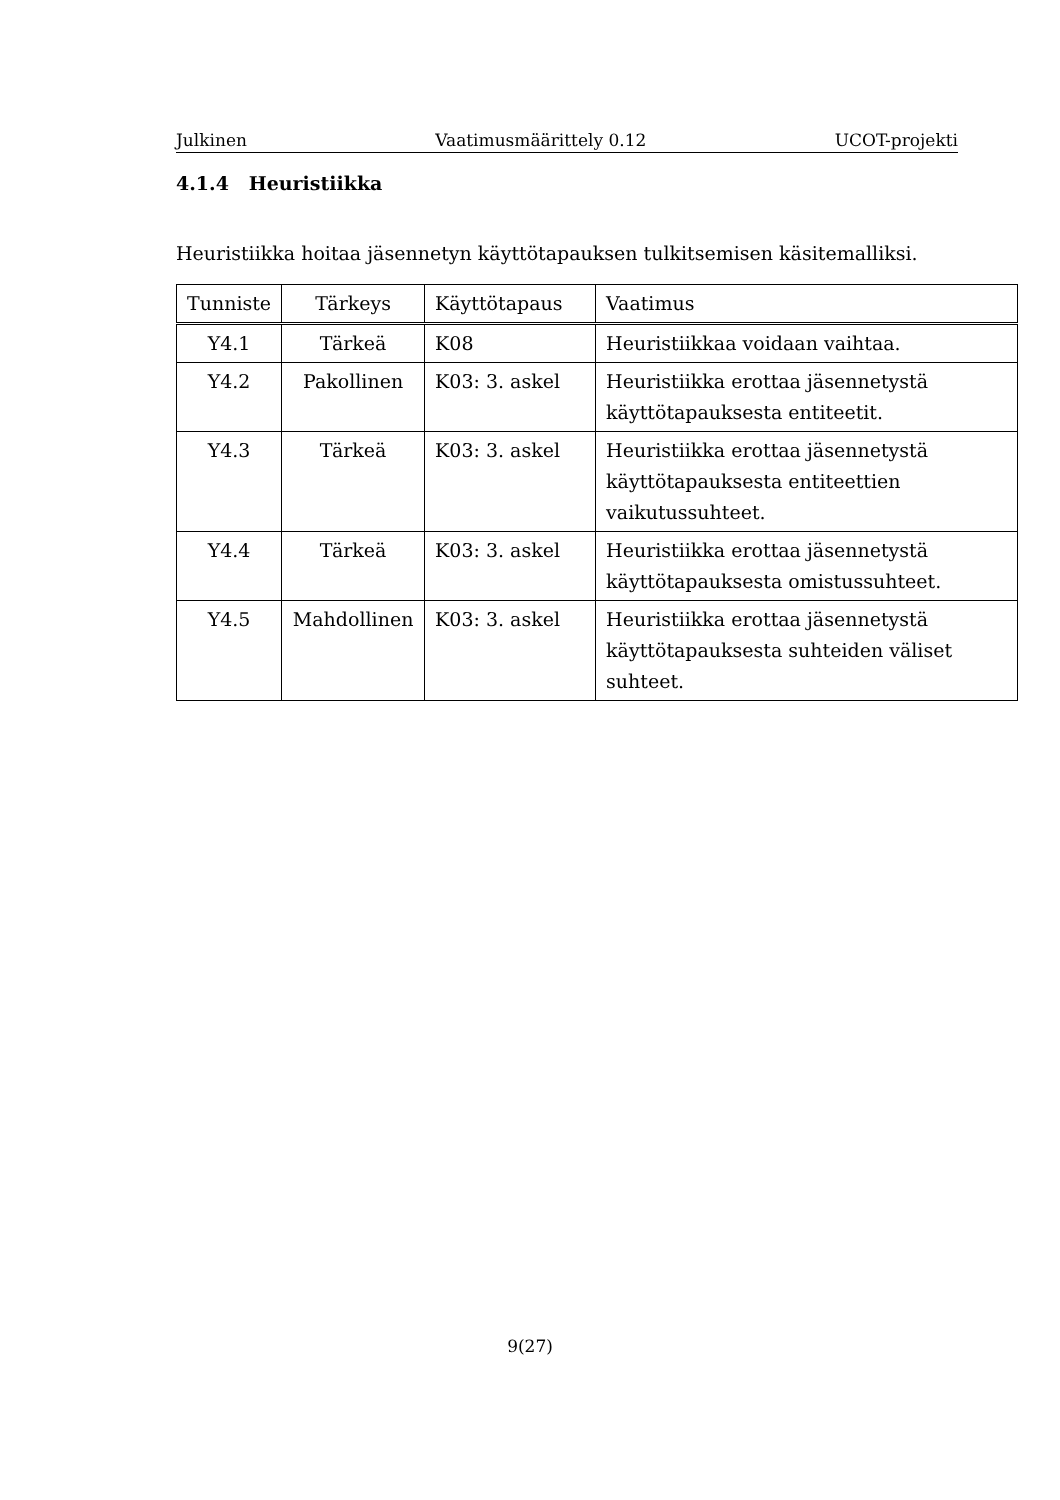Julkinen Vaatimusmäärittely 0.12 UCOT-projekti
4.1.4 Heuristiikka
Heuristiikka hoitaa jäsennetyn käyttötapauksen tulkitsemisen käsitemalliksi.
| Tunniste | Tärkeys | Käyttötapaus | Vaatimus |
| --- | --- | --- | --- |
| Y4.1 | Tärkeä | K08 | Heuristiikkaa voidaan vaihtaa. |
| Y4.2 | Pakollinen | K03: 3. askel | Heuristiikka erottaa jäsennetystä käyttötapauksesta entiteetit. |
| Y4.3 | Tärkeä | K03: 3. askel | Heuristiikka erottaa jäsennetystä käyttötapauksesta entiteettien vaikutussuhteet. |
| Y4.4 | Tärkeä | K03: 3. askel | Heuristiikka erottaa jäsennetystä käyttötapauksesta omistussuhteet. |
| Y4.5 | Mahdollinen | K03: 3. askel | Heuristiikka erottaa jäsennetystä käyttötapauksesta suhteiden väliset suhteet. |
9(27)